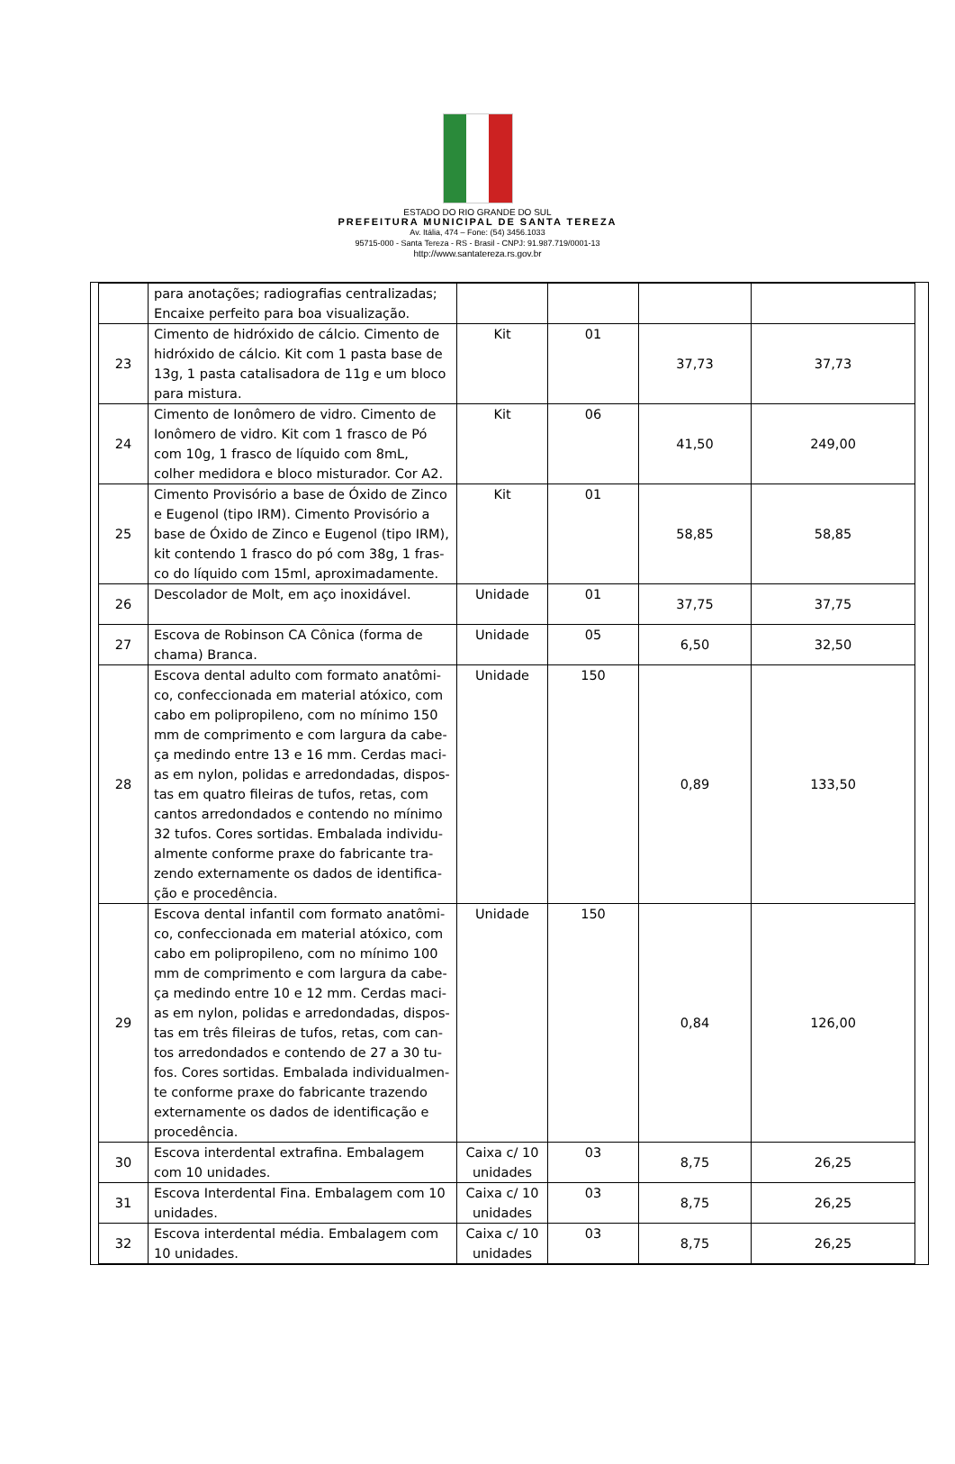ESTADO DO RIO GRANDE DO SUL
PREFEITURA MUNICIPAL DE SANTA TEREZA
Av. Itália, 474 – Fone: (54) 3456.1033
95715-000 - Santa Tereza - RS - Brasil - CNPJ: 91.987.719/0001-13
http://www.santatereza.rs.gov.br
| | para anotações; radiografias centralizadas; Encaixe perfeito para boa visualização. | | | | |
| 23 | Cimento de hidróxido de cálcio. Cimento de hidróxido de cálcio. Kit com 1 pasta base de 13g, 1 pasta catalisadora de 11g e um bloco para mistura. | Kit | 01 | 37,73 | 37,73 |
| 24 | Cimento de Ionômero de vidro. Cimento de Ionômero de vidro. Kit com 1 frasco de Pó com 10g, 1 frasco de líquido com 8mL, colher medidora e bloco misturador. Cor A2. | Kit | 06 | 41,50 | 249,00 |
| 25 | Cimento Provisório a base de Óxido de Zinco e Eugenol (tipo IRM). Cimento Provisório a base de Óxido de Zinco e Eugenol (tipo IRM), kit contendo 1 frasco do pó com 38g, 1 fras-co do líquido com 15ml, aproximadamente. | Kit | 01 | 58,85 | 58,85 |
| 26 | Descolador de Molt, em aço inoxidável. | Unidade | 01 | 37,75 | 37,75 |
| 27 | Escova de Robinson CA Cônica (forma de chama) Branca. | Unidade | 05 | 6,50 | 32,50 |
| 28 | Escova dental adulto com formato anatômi-co, confeccionada em material atóxico, com cabo em polipropileno, com no mínimo 150 mm de comprimento e com largura da cabe-ça medindo entre 13 e 16 mm. Cerdas maci-as em nylon, polidas e arredondadas, dispos-tas em quatro fileiras de tufos, retas, com cantos arredondados e contendo no mínimo 32 tufos. Cores sortidas. Embalada individu-almente conforme praxe do fabricante tra-zendo externamente os dados de identifica-ção e procedência. | Unidade | 150 | 0,89 | 133,50 |
| 29 | Escova dental infantil com formato anatômi-co, confeccionada em material atóxico, com cabo em polipropileno, com no mínimo 100 mm de comprimento e com largura da cabe-ça medindo entre 10 e 12 mm. Cerdas maci-as em nylon, polidas e arredondadas, dispos-tas em três fileiras de tufos, retas, com can-tos arredondados e contendo de 27 a 30 tu-fos. Cores sortidas. Embalada individualmen-te conforme praxe do fabricante trazendo externamente os dados de identificação e procedência. | Unidade | 150 | 0,84 | 126,00 |
| 30 | Escova interdental extrafina. Embalagem com 10 unidades. | Caixa c/ 10 unidades | 03 | 8,75 | 26,25 |
| 31 | Escova Interdental Fina. Embalagem com 10 unidades. | Caixa c/ 10 unidades | 03 | 8,75 | 26,25 |
| 32 | Escova interdental média. Embalagem com 10 unidades. | Caixa c/ 10 unidades | 03 | 8,75 | 26,25 |